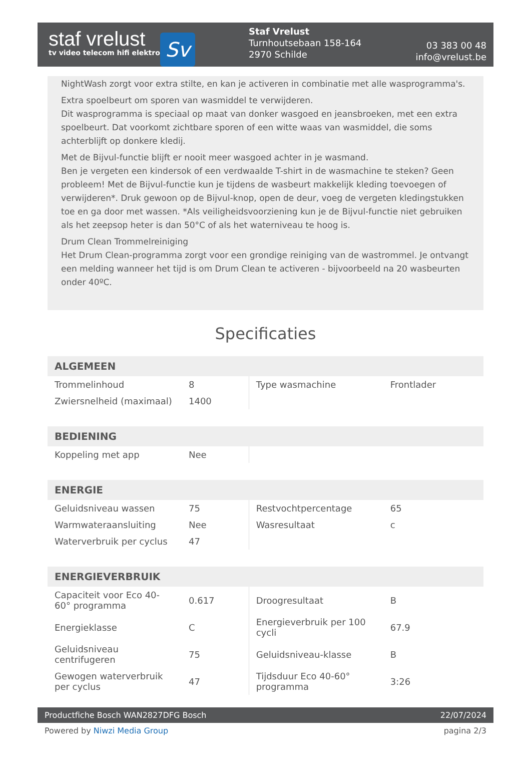staf vrelust
tv video telecom hifi elektro
Sv
Staf Vrelust
Turnhoutsebaan 158-164
2970 Schilde
03 383 00 48
info@vrelust.be
NightWash zorgt voor extra stilte, en kan je activeren in combinatie met alle wasprogramma's.
Extra spoelbeurt om sporen van wasmiddel te verwijderen.
Dit wasprogramma is speciaal op maat van donker wasgoed en jeansbroeken, met een extra spoelbeurt. Dat voorkomt zichtbare sporen of een witte waas van wasmiddel, die soms achterblijft op donkere kledij.
Met de Bijvul-functie blijft er nooit meer wasgoed achter in je wasmand.
Ben je vergeten een kindersok of een verdwaalde T-shirt in de wasmachine te steken? Geen probleem! Met de Bijvul-functie kun je tijdens de wasbeurt makkelijk kleding toevoegen of verwijderen*. Druk gewoon op de Bijvul-knop, open de deur, voeg de vergeten kledingstukken toe en ga door met wassen. *Als veiligheidsvoorziening kun je de Bijvul-functie niet gebruiken als het zeepsop heter is dan 50°C of als het waterniveau te hoog is.
Drum Clean Trommelreiniging
Het Drum Clean-programma zorgt voor een grondige reiniging van de wastrommel. Je ontvangt een melding wanneer het tijd is om Drum Clean te activeren - bijvoorbeeld na 20 wasbeurten onder 40ºC.
Specificaties
| ALGEMEEN | | | |
| --- | --- | --- | --- |
| Trommelinhoud | 8 | Type wasmachine | Frontlader |
| Zwiersnelheid (maximaal) | 1400 | | |
| BEDIENING | | | |
| Koppeling met app | Nee | | |
| ENERGIE | | | |
| Geluidsniveau wassen | 75 | Restvochtpercentage | 65 |
| Warmwateraansluiting | Nee | Wasresultaat | c |
| Waterverbruik per cyclus | 47 | | |
| ENERGIEVERBRUIK | | | |
| Capaciteit voor Eco 40-60° programma | 0.617 | Droogresultaat | B |
| Energieklasse | C | Energieverbruik per 100 cycli | 67.9 |
| Geluidsniveau centrifugeren | 75 | Geluidsniveau-klasse | B |
| Gewogen waterverbruik per cyclus | 47 | Tijdsduur Eco 40-60° programma | 3:26 |
Productfiche Bosch WAN2827DFG Bosch 22/07/2024
Powered by Niwzi Media Group pagina 2/3